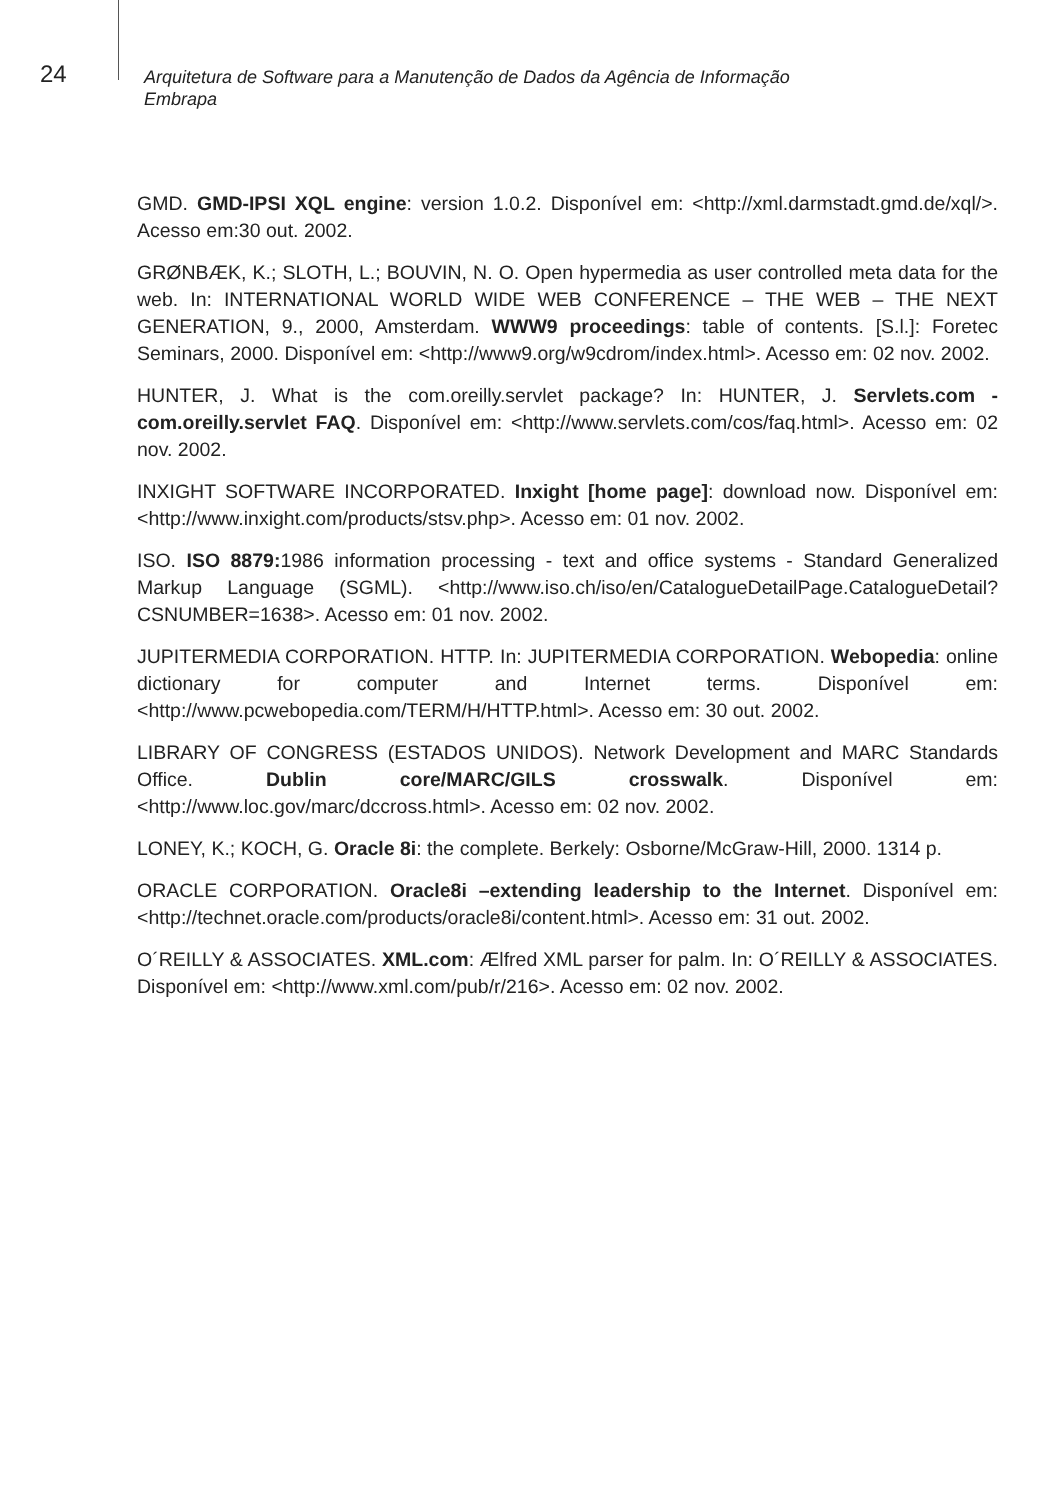24
Arquitetura de Software para a Manutenção de Dados da Agência de Informação
Embrapa
GMD. GMD-IPSI XQL engine: version 1.0.2. Disponível em: <http://xml.darmstadt.gmd.de/xql/>. Acesso em:30 out. 2002.
GRØNBÆK, K.; SLOTH, L.; BOUVIN, N. O. Open hypermedia as user controlled meta data for the web. In: INTERNATIONAL WORLD WIDE WEB CONFERENCE – THE WEB – THE NEXT GENERATION, 9., 2000, Amsterdam. WWW9 proceedings: table of contents. [S.l.]: Foretec Seminars, 2000. Disponível em: <http://www9.org/w9cdrom/index.html>. Acesso em: 02 nov. 2002.
HUNTER, J. What is the com.oreilly.servlet package? In: HUNTER, J. Servlets.com - com.oreilly.servlet FAQ. Disponível em: <http://www.servlets.com/cos/faq.html>. Acesso em: 02 nov. 2002.
INXIGHT SOFTWARE INCORPORATED. Inxight [home page]: download now. Disponível em: <http://www.inxight.com/products/stsv.php>. Acesso em: 01 nov. 2002.
ISO. ISO 8879: 1986 information processing - text and office systems - Standard Generalized Markup Language (SGML). <http://www.iso.ch/iso/en/CatalogueDetailPage.CatalogueDetail?CSNUMBER=1638>. Acesso em: 01 nov. 2002.
JUPITERMEDIA CORPORATION. HTTP. In: JUPITERMEDIA CORPORATION. Webopedia: online dictionary for computer and Internet terms. Disponível em: <http://www.pcwebopedia.com/TERM/H/HTTP.html>. Acesso em: 30 out. 2002.
LIBRARY OF CONGRESS (ESTADOS UNIDOS). Network Development and MARC Standards Office. Dublin core/MARC/GILS crosswalk. Disponível em: <http://www.loc.gov/marc/dccross.html>. Acesso em: 02 nov. 2002.
LONEY, K.; KOCH, G. Oracle 8i: the complete. Berkely: Osborne/McGraw-Hill, 2000. 1314 p.
ORACLE CORPORATION. Oracle8i –extending leadership to the Internet. Disponível em: <http://technet.oracle.com/products/oracle8i/content.html>. Acesso em: 31 out. 2002.
O´REILLY & ASSOCIATES. XML.com: Ælfred XML parser for palm. In: O´REILLY & ASSOCIATES. Disponível em: <http://www.xml.com/pub/r/216>. Acesso em: 02 nov. 2002.